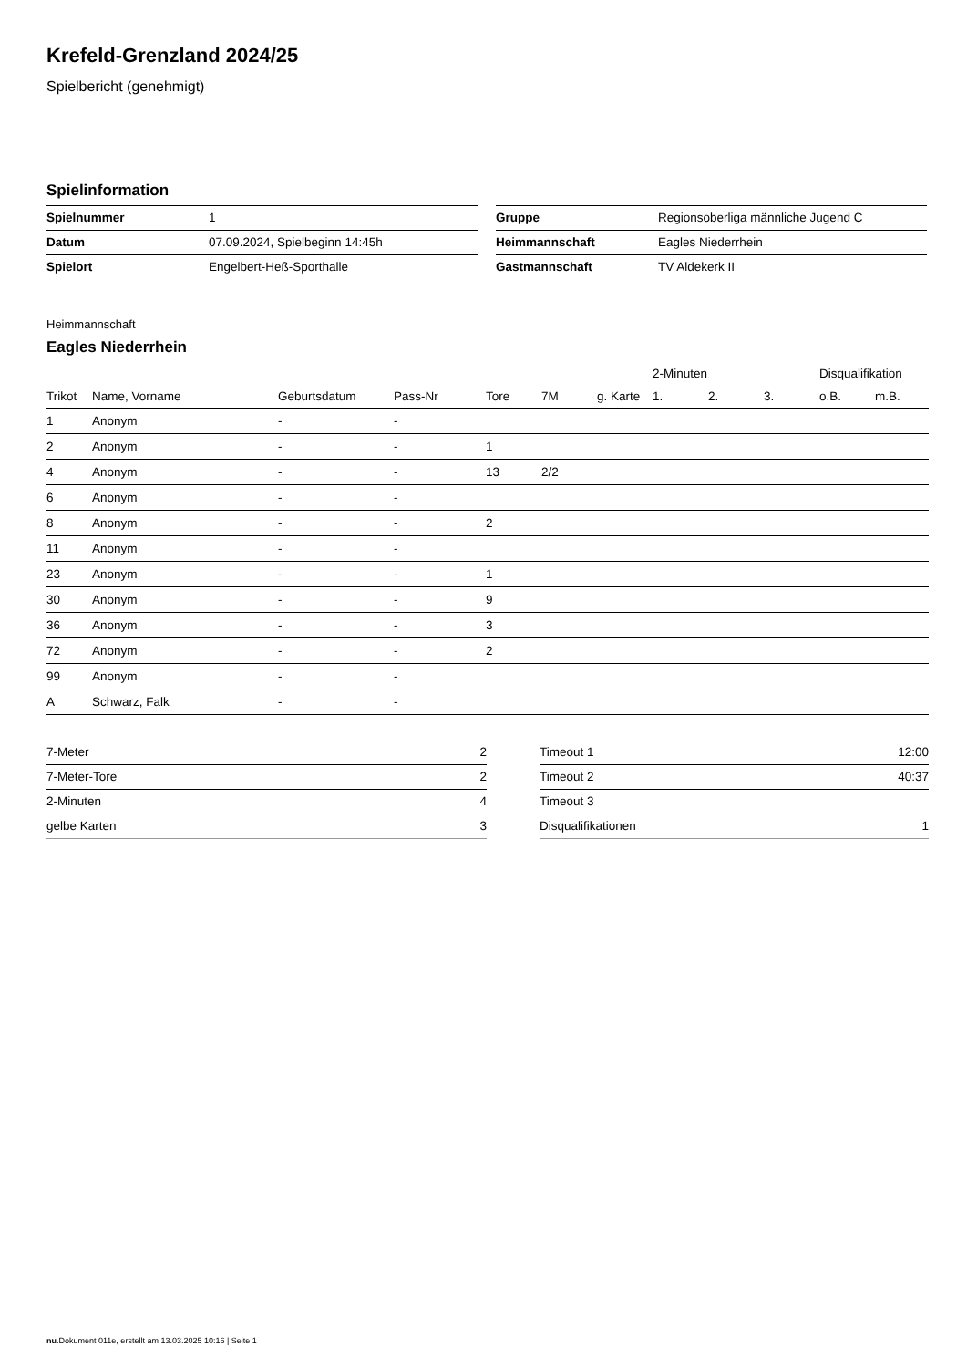Krefeld-Grenzland 2024/25
Spielbericht (genehmigt)
Spielinformation
| Spielnummer | 1 |
| Datum | 07.09.2024, Spielbeginn 14:45h |
| Spielort | Engelbert-Heß-Sporthalle |
| Gruppe | Regionsoberliga männliche Jugend C |
| Heimmannschaft | Eagles Niederrhein |
| Gastmannschaft | TV Aldekerk II |
Heimmannschaft
Eagles Niederrhein
| | | | | | | | 2-Minuten | | | Disqualifikation | |
| --- | --- | --- | --- | --- | --- | --- | --- | --- | --- | --- | --- |
| Trikot | Name, Vorname | Geburtsdatum | Pass-Nr | Tore | 7M | g. Karte | 1. | 2. | 3. | o.B. | m.B. |
| 1 | Anonym | - | - | | | | | | | | |
| 2 | Anonym | - | - | 1 | | | | | | | |
| 4 | Anonym | - | - | 13 | 2/2 | | | | | | |
| 6 | Anonym | - | - | | | | | | | | |
| 8 | Anonym | - | - | 2 | | | | | | | |
| 11 | Anonym | - | - | | | | | | | | |
| 23 | Anonym | - | - | 1 | | | | | | | |
| 30 | Anonym | - | - | 9 | | | | | | | |
| 36 | Anonym | - | - | 3 | | | | | | | |
| 72 | Anonym | - | - | 2 | | | | | | | |
| 99 | Anonym | - | - | | | | | | | | |
| A | Schwarz, Falk | - | - | | | | | | | | |
| 7-Meter | 2 |
| 7-Meter-Tore | 2 |
| 2-Minuten | 4 |
| gelbe Karten | 3 |
| Timeout 1 | 12:00 |
| Timeout 2 | 40:37 |
| Timeout 3 | |
| Disqualifikationen | 1 |
nu.Dokument 011e, erstellt am 13.03.2025 10:16 | Seite 1